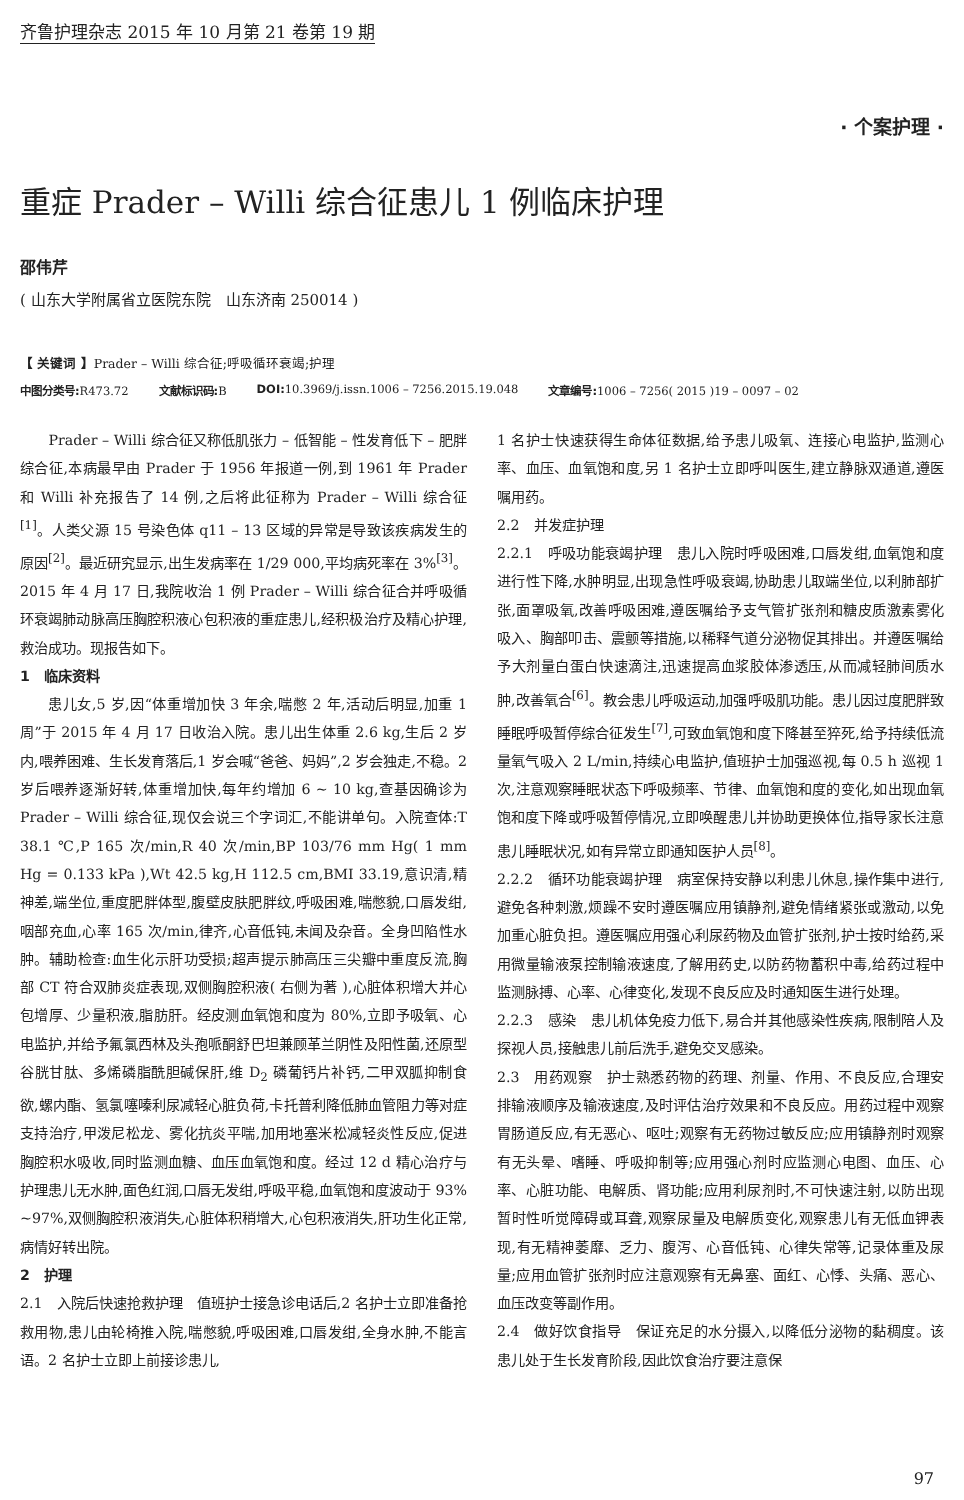齐鲁护理杂志 2015 年 10 月第 21 卷第 19 期
· 个案护理 ·
重症 Prader – Willi 综合征患儿 1 例临床护理
邵伟芹
( 山东大学附属省立医院东院　山东济南 250014 )
【 关键词 】Prader – Willi 综合征;呼吸循环衰竭;护理
中图分类号: R473.72 文献标识码: B DOI: 10.3969/j.issn.1006 – 7256.2015.19.048 文章编号: 1006 – 7256( 2015 )19 – 0097 – 02
Prader – Willi 综合征又称低肌张力 – 低智能 – 性发育低下 – 肥胖综合征,本病最早由 Prader 于 1956 年报道一例,到 1961 年 Prader 和 Willi 补充报告了 14 例,之后将此征称为 Prader – Willi 综合征<sup>[1]</sup>。人类父源 15 号染色体 q11 – 13 区域的异常是导致该疾病发生的原因<sup>[2]</sup>。最近研究显示,出生发病率在 1/29 000,平均病死率在 3%<sup>[3]</sup>。2015 年 4 月 17 日,我院收治 1 例 Prader – Willi 综合征合并呼吸循环衰竭肺动脉高压胸腔积液心包积液的重症患儿,经积极治疗及精心护理,救治成功。现报告如下。
1　临床资料
患儿女,5 岁,因“体重增加快 3 年余,喘憋 2 年,活动后明显,加重 1 周”于 2015 年 4 月 17 日收治入院。患儿出生体重 2.6 kg,生后 2 岁内,喂养困难、生长发育落后,1 岁会喊“爸爸、妈妈”,2 岁会独走,不稳。2 岁后喂养逐渐好转,体重增加快,每年约增加 6 ~ 10 kg,查基因确诊为 Prader – Willi 综合征,现仅会说三个字词汇,不能讲单句。入院查体:T 38.1 ℃,P 165 次/min,R 40 次/min,BP 103/76 mm Hg( 1 mm Hg = 0.133 kPa ),Wt 42.5 kg,H 112.5 cm,BMI 33.19,意识清,精神差,端坐位,重度肥胖体型,腹壁皮肤肥胖纹,呼吸困难,喘憋貌,口唇发绀,咽部充血,心率 165 次/min,律齐,心音低钝,未闻及杂音。全身凹陷性水肿。辅助检查:血生化示肝功受损;超声提示肺高压三尖瓣中重度反流,胸部 CT 符合双肺炎症表现,双侧胸腔积液( 右侧为著 ),心脏体积增大并心包增厚、少量积液,脂肪肝。经皮测血氧饱和度为 80%,立即予吸氧、心电监护,并给予氟氯西林及头孢哌酮舒巴坦兼顾革兰阴性及阳性菌,还原型谷胱甘肽、多烯磷脂酰胆碱保肝,维 D<sub>2</sub> 磷葡钙片补钙,二甲双胍抑制食欲,螺内酯、氢氯噻嗪利尿减轻心脏负荷,卡托普利降低肺血管阻力等对症支持治疗,甲泼尼松龙、雾化抗炎平喘,加用地塞米松减轻炎性反应,促进胸腔积水吸收,同时监测血糖、血压血氧饱和度。经过 12 d 精心治疗与护理患儿无水肿,面色红润,口唇无发绀,呼吸平稳,血氧饱和度波动于 93% ~97%,双侧胸腔积液消失,心脏体积稍增大,心包积液消失,肝功生化正常,病情好转出院。
2　护理
2.1　入院后快速抢救护理　值班护士接急诊电话后,2 名护士立即准备抢救用物,患儿由轮椅推入院,喘憋貌,呼吸困难,口唇发绀,全身水肿,不能言语。2 名护士立即上前接诊患儿,
1 名护士快速获得生命体征数据,给予患儿吸氧、连接心电监护,监测心率、血压、血氧饱和度,另 1 名护士立即呼叫医生,建立静脉双通道,遵医嘱用药。
2.2　并发症护理
2.2.1　呼吸功能衰竭护理　患儿入院时呼吸困难,口唇发绀,血氧饱和度进行性下降,水肿明显,出现急性呼吸衰竭,协助患儿取端坐位,以利肺部扩张,面罩吸氧,改善呼吸困难,遵医嘱给予支气管扩张剂和糖皮质激素雾化吸入、胸部叩击、震颤等措施,以稀释气道分泌物促其排出。并遵医嘱给予大剂量白蛋白快速滴注,迅速提高血浆胶体渗透压,从而减轻肺间质水肿,改善氧合<sup>[6]</sup>。教会患儿呼吸运动,加强呼吸肌功能。患儿因过度肥胖致睡眠呼吸暂停综合征发生<sup>[7]</sup>,可致血氧饱和度下降甚至猝死,给予持续低流量氧气吸入 2 L/min,持续心电监护,值班护士加强巡视,每 0.5 h 巡视 1 次,注意观察睡眠状态下呼吸频率、节律、血氧饱和度的变化,如出现血氧饱和度下降或呼吸暂停情况,立即唤醒患儿并协助更换体位,指导家长注意患儿睡眠状况,如有异常立即通知医护人员<sup>[8]</sup>。
2.2.2　循环功能衰竭护理　病室保持安静以利患儿休息,操作集中进行,避免各种刺激,烦躁不安时遵医嘱应用镇静剂,避免情绪紧张或激动,以免加重心脏负担。遵医嘱应用强心利尿药物及血管扩张剂,护士按时给药,采用微量输液泵控制输液速度,了解用药史,以防药物蓄积中毒,给药过程中监测脉搏、心率、心律变化,发现不良反应及时通知医生进行处理。
2.2.3　感染　患儿机体免疫力低下,易合并其他感染性疾病,限制陪人及探视人员,接触患儿前后洗手,避免交叉感染。
2.3　用药观察　护士熟悉药物的药理、剂量、作用、不良反应,合理安排输液顺序及输液速度,及时评估治疗效果和不良反应。用药过程中观察胃肠道反应,有无恶心、呕吐;观察有无药物过敏反应;应用镇静剂时观察有无头晕、嗜睡、呼吸抑制等;应用强心剂时应监测心电图、血压、心率、心脏功能、电解质、肾功能;应用利尿剂时,不可快速注射,以防出现暂时性听觉障碍或耳聋,观察尿量及电解质变化,观察患儿有无低血钾表现,有无精神萎靡、乏力、腹泻、心音低钝、心律失常等,记录体重及尿量;应用血管扩张剂时应注意观察有无鼻塞、面红、心悸、头痛、恶心、血压改变等副作用。
2.4　做好饮食指导　保证充足的水分摄入,以降低分泌物的黏稠度。该患儿处于生长发育阶段,因此饮食治疗要注意保
97